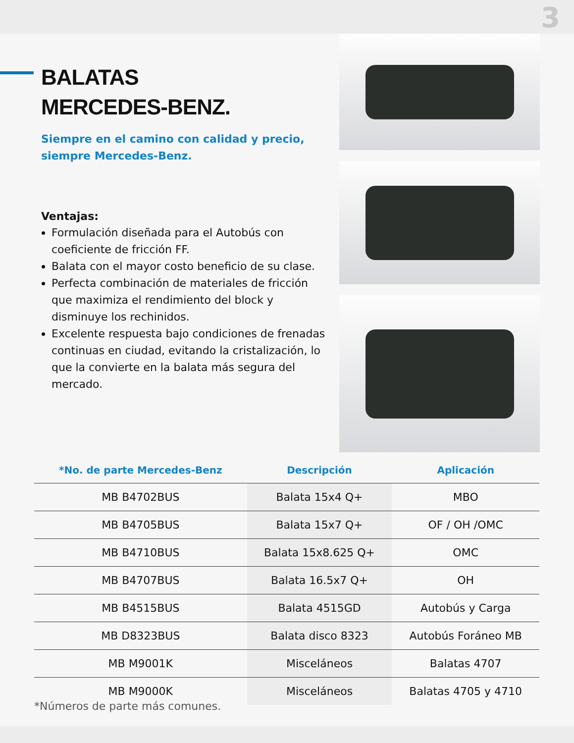3
BALATAS
MERCEDES-BENZ.
Siempre en el camino con calidad y precio, siempre Mercedes-Benz.
Ventajas:
Formulación diseñada para el Autobús con coeficiente de fricción FF.
Balata con el mayor costo beneficio de su clase.
Perfecta combinación de materiales de fricción que maximiza el rendimiento del block y disminuye los rechinidos.
Excelente respuesta bajo condiciones de frenadas continuas en ciudad, evitando la cristalización, lo que la convierte en la balata más segura del mercado.
| *No. de parte Mercedes-Benz | Descripción | Aplicación |
| --- | --- | --- |
| MB B4702BUS | Balata 15x4 Q+ | MBO |
| MB B4705BUS | Balata 15x7 Q+ | OF / OH /OMC |
| MB B4710BUS | Balata 15x8.625 Q+ | OMC |
| MB B4707BUS | Balata 16.5x7 Q+ | OH |
| MB B4515BUS | Balata 4515GD | Autobús y Carga |
| MB D8323BUS | Balata disco 8323 | Autobús Foráneo MB |
| MB M9001K | Misceláneos | Balatas 4707 |
| MB M9000K | Misceláneos | Balatas 4705 y 4710 |
*Números de parte más comunes.